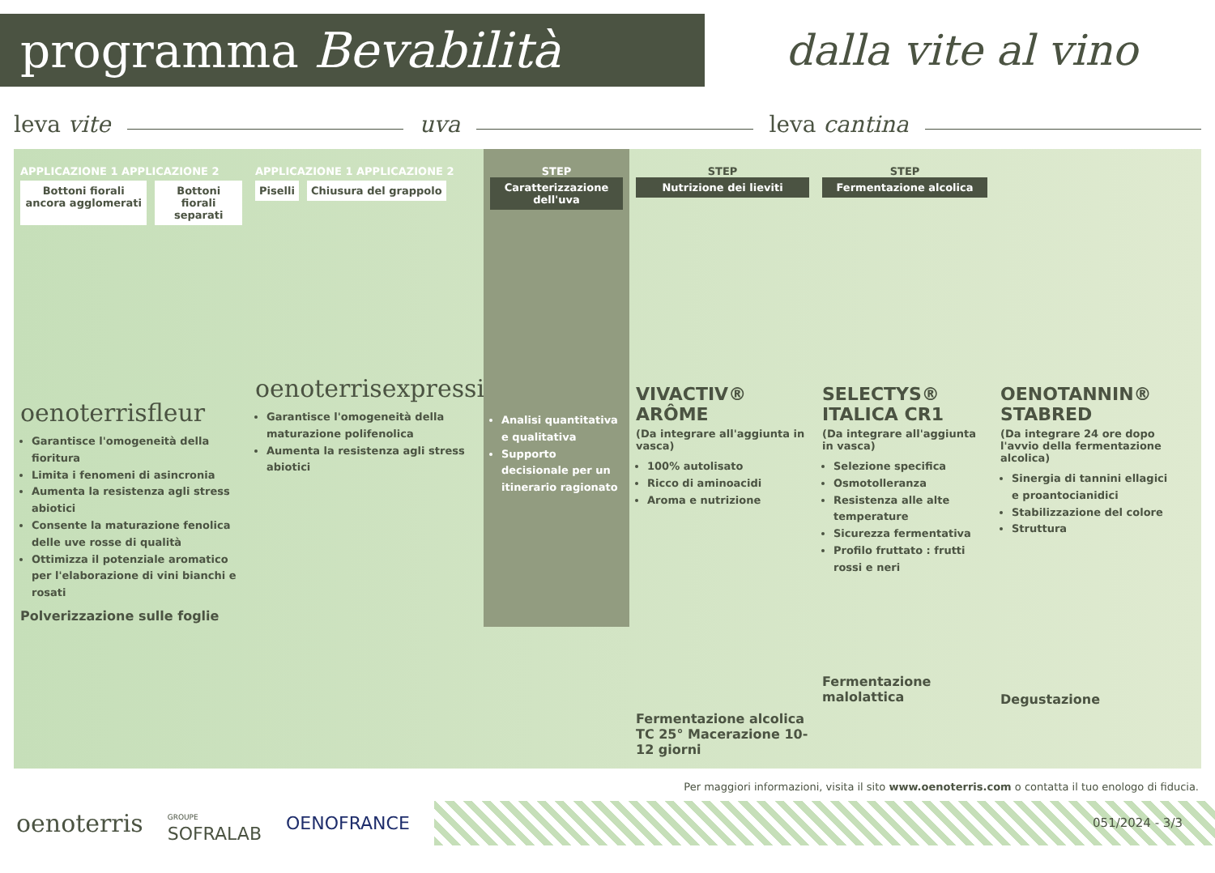programma Bevabilità
dalla vite al vino
leva vite uva leva cantina
APPLICAZIONE 1 APPLICAZIONE 2
Bottoni fiorali ancora agglomerati
Bottoni fiorali separati
oenoterrisfleur
Garantisce l'omogeneità della fioritura
Limita i fenomeni di asincronia
Aumenta la resistenza agli stress abiotici
Consente la maturazione fenolica delle uve rosse di qualità
Ottimizza il potenziale aromatico per l'elaborazione di vini bianchi e rosati
Polverizzazione sulle foglie
APPLICAZIONE 1 APPLICAZIONE 2
Piselli Chiusura del grappolo
oenoterrisexpression
Garantisce l'omogeneità della maturazione polifenolica
Aumenta la resistenza agli stress abiotici
STEP
Caratterizzazione dell'uva
Analisi quantitativa e qualitativa
Supporto decisionale per un itinerario ragionato
STEP
Nutrizione dei lieviti
VIVACTIV® ARÔME
(Da integrare all'aggiunta in vasca)
100% autolisato
Ricco di aminoacidi
Aroma e nutrizione
Fermentazione alcolica
TC 25° Macerazione 10-12 giorni
STEP
Fermentazione alcolica
SELECTYS® ITALICA CR1
(Da integrare all'aggiunta in vasca)
Selezione specifica
Osmotolleranza
Resistenza alle alte temperature
Sicurezza fermentativa
Profilo fruttato : frutti rossi e neri
Fermentazione malolattica
OENOTANNIN® STABRED
(Da integrare 24 ore dopo l'avvio della fermentazione alcolica)
Sinergia di tannini ellagici e proantocianidici
Stabilizzazione del colore
Struttura
Degustazione
Per maggiori informazioni, visita il sito www.oenoterris.com o contatta il tuo enologo di fiducia.
oenoterris GROUPE
SOFRALAB OENOFRANCE
051/2024 - 3/3